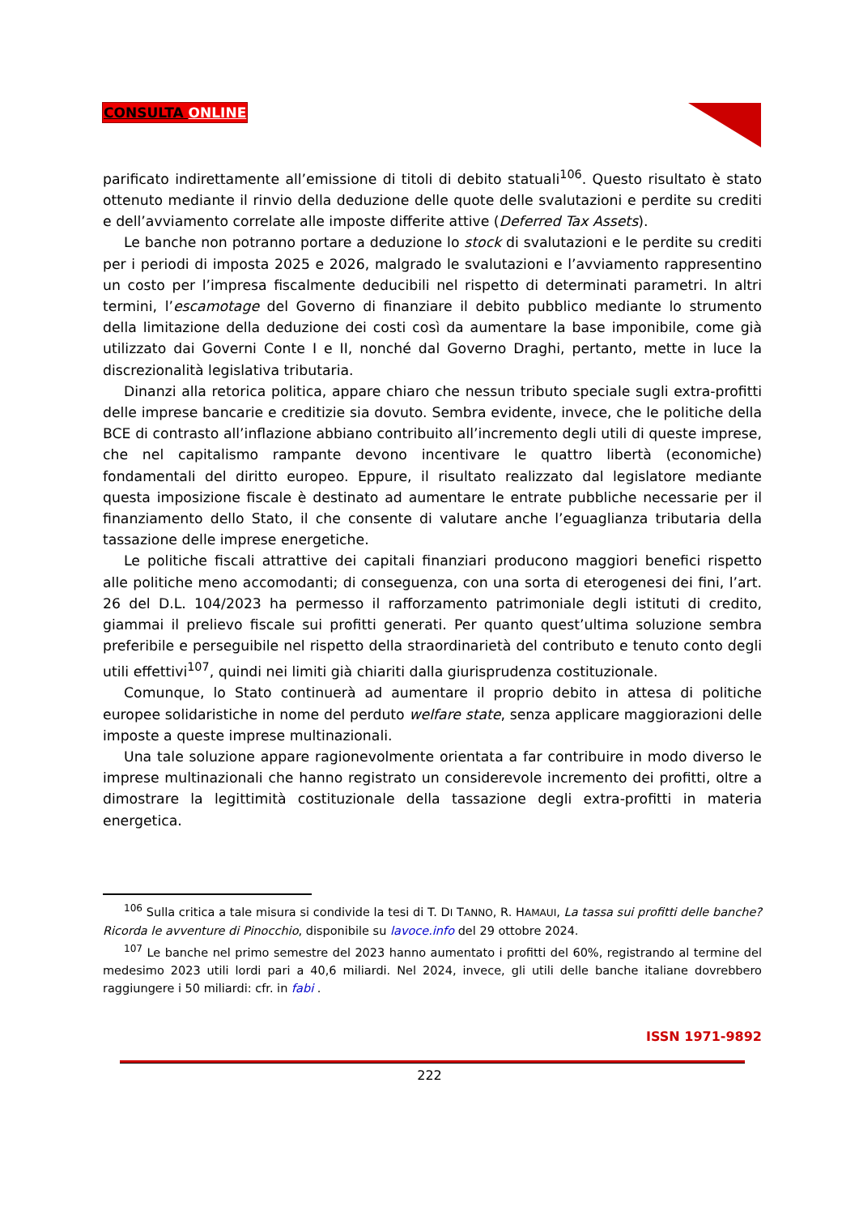CONSULTA ONLINE
parificato indirettamente all’emissione di titoli di debito statuali<sup>106</sup>. Questo risultato è stato ottenuto mediante il rinvio della deduzione delle quote delle svalutazioni e perdite su crediti e dell’avviamento correlate alle imposte differite attive (Deferred Tax Assets).
Le banche non potranno portare a deduzione lo stock di svalutazioni e le perdite su crediti per i periodi di imposta 2025 e 2026, malgrado le svalutazioni e l’avviamento rappresentino un costo per l’impresa fiscalmente deducibili nel rispetto di determinati parametri. In altri termini, l’escamotage del Governo di finanziare il debito pubblico mediante lo strumento della limitazione della deduzione dei costi così da aumentare la base imponibile, come già utilizzato dai Governi Conte I e II, nonché dal Governo Draghi, pertanto, mette in luce la discrezionalità legislativa tributaria.
Dinanzi alla retorica politica, appare chiaro che nessun tributo speciale sugli extra-profitti delle imprese bancarie e creditizie sia dovuto. Sembra evidente, invece, che le politiche della BCE di contrasto all’inflazione abbiano contribuito all’incremento degli utili di queste imprese, che nel capitalismo rampante devono incentivare le quattro libertà (economiche) fondamentali del diritto europeo. Eppure, il risultato realizzato dal legislatore mediante questa imposizione fiscale è destinato ad aumentare le entrate pubbliche necessarie per il finanziamento dello Stato, il che consente di valutare anche l’eguaglianza tributaria della tassazione delle imprese energetiche.
Le politiche fiscali attrattive dei capitali finanziari producono maggiori benefici rispetto alle politiche meno accomodanti; di conseguenza, con una sorta di eterogenesi dei fini, l’art. 26 del D.L. 104/2023 ha permesso il rafforzamento patrimoniale degli istituti di credito, giammai il prelievo fiscale sui profitti generati. Per quanto quest’ultima soluzione sembra preferibile e perseguibile nel rispetto della straordinarietà del contributo e tenuto conto degli utili effettivi<sup>107</sup>, quindi nei limiti già chiariti dalla giurisprudenza costituzionale.
Comunque, lo Stato continuerà ad aumentare il proprio debito in attesa di politiche europee solidaristiche in nome del perduto welfare state, senza applicare maggiorazioni delle imposte a queste imprese multinazionali.
Una tale soluzione appare ragionevolmente orientata a far contribuire in modo diverso le imprese multinazionali che hanno registrato un considerevole incremento dei profitti, oltre a dimostrare la legittimità costituzionale della tassazione degli extra-profitti in materia energetica.
<sup>106</sup> Sulla critica a tale misura si condivide la tesi di T. DI TANNO, R. HAMAUI, La tassa sui profitti delle banche? Ricorda le avventure di Pinocchio, disponibile su lavoce.info del 29 ottobre 2024.
<sup>107</sup> Le banche nel primo semestre del 2023 hanno aumentato i profitti del 60%, registrando al termine del medesimo 2023 utili lordi pari a 40,6 miliardi. Nel 2024, invece, gli utili delle banche italiane dovrebbero raggiungere i 50 miliardi: cfr. in fabi .
ISSN 1971-9892
222